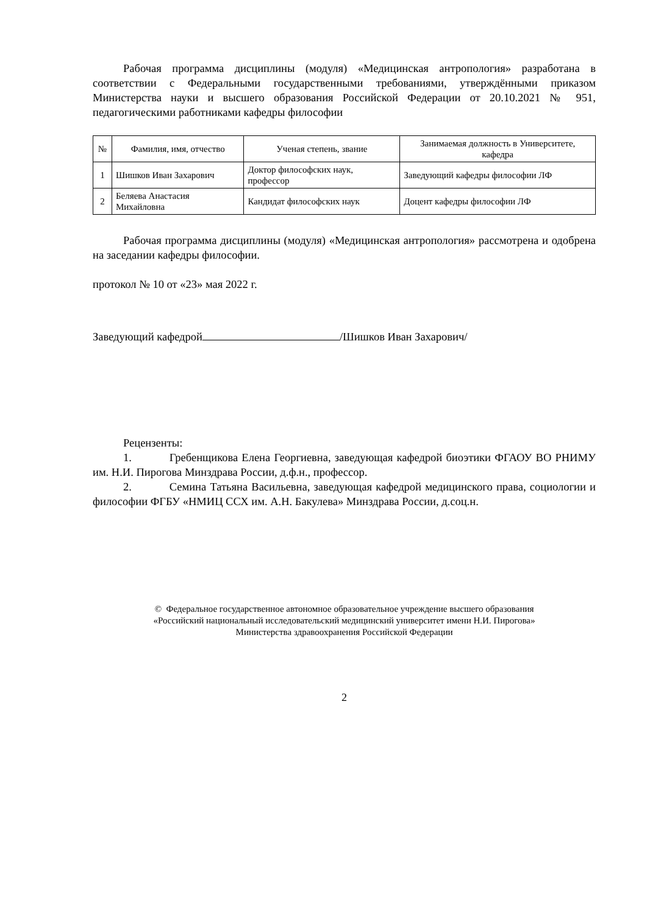Рабочая программа дисциплины (модуля) «Медицинская антропология» разработана в соответствии с Федеральными государственными требованиями, утверждёнными приказом Министерства науки и высшего образования Российской Федерации от 20.10.2021 № 951, педагогическими работниками кафедры философии
| № | Фамилия, имя, отчество | Ученая степень, звание | Занимаемая должность в Университете, кафедра |
| --- | --- | --- | --- |
| 1 | Шишков Иван Захарович | Доктор философских наук, профессор | Заведующий кафедры философии ЛФ |
| 2 | Беляева Анастасия Михайловна | Кандидат философских наук | Доцент кафедры философии ЛФ |
Рабочая программа дисциплины (модуля) «Медицинская антропология» рассмотрена и одобрена на заседании кафедры философии.
протокол № 10 от «23» мая 2022 г.
Заведующий кафедрой /Шишков Иван Захарович/
Рецензенты:
1. Гребенщикова Елена Георгиевна, заведующая кафедрой биоэтики ФГАОУ ВО РНИМУ им. Н.И. Пирогова Минздрава России, д.ф.н., профессор.
2. Семина Татьяна Васильевна, заведующая кафедрой медицинского права, социологии и философии ФГБУ «НМИЦ ССХ им. А.Н. Бакулева» Минздрава России, д.соц.н.
© Федеральное государственное автономное образовательное учреждение высшего образования
«Российский национальный исследовательский медицинский университет имени Н.И. Пирогова»
Министерства здравоохранения Российской Федерации
2